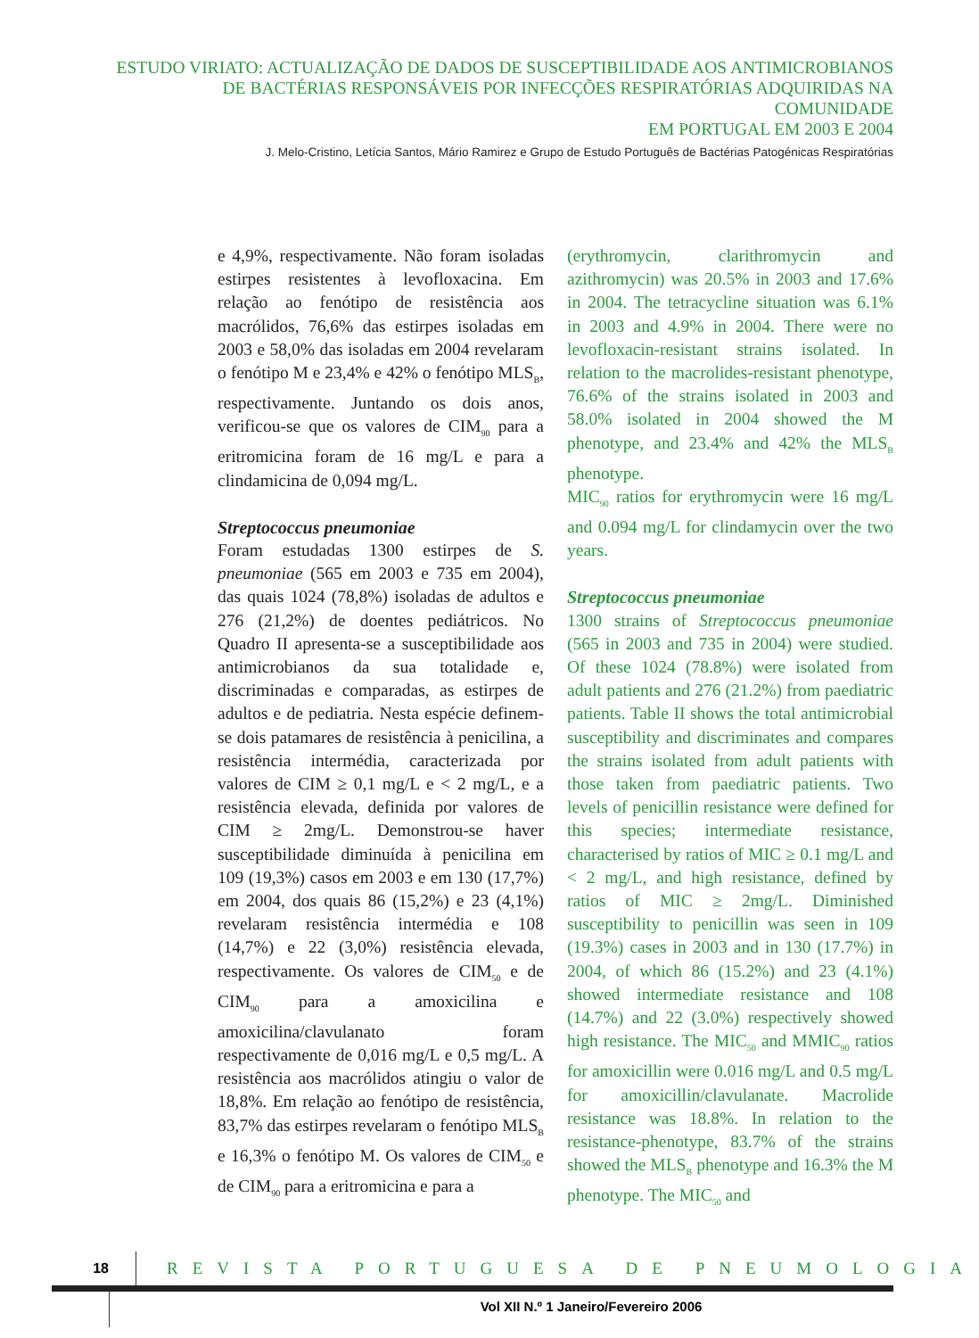ESTUDO VIRIATO: ACTUALIZAÇÃO DE DADOS DE SUSCEPTIBILIDADE AOS ANTIMICROBIANOS
DE BACTÉRIAS RESPONSÁVEIS POR INFECÇÕES RESPIRATÓRIAS ADQUIRIDAS NA COMUNIDADE
EM PORTUGAL EM 2003 E 2004
J. Melo-Cristino, Letícia Santos, Mário Ramirez e Grupo de Estudo Português de Bactérias Patogénicas Respiratórias
e 4,9%, respectivamente. Não foram isoladas estirpes resistentes à levofloxacina. Em relação ao fenótipo de resistência aos macrólidos, 76,6% das estirpes isoladas em 2003 e 58,0% das isoladas em 2004 revelaram o fenótipo M e 23,4% e 42% o fenótipo MLS<sub>B</sub>, respectivamente. Juntando os dois anos, verificou-se que os valores de CIM<sub>90</sub> para a eritromicina foram de 16 mg/L e para a clindamicina de 0,094 mg/L.
Streptococcus pneumoniae
Foram estudadas 1300 estirpes de S. pneumoniae (565 em 2003 e 735 em 2004), das quais 1024 (78,8%) isoladas de adultos e 276 (21,2%) de doentes pediátricos. No Quadro II apresenta-se a susceptibilidade aos antimicrobianos da sua totalidade e, discriminadas e comparadas, as estirpes de adultos e de pediatria. Nesta espécie definem-se dois patamares de resistência à penicilina, a resistência intermédia, caracterizada por valores de CIM ≥ 0,1 mg/L e < 2 mg/L, e a resistência elevada, definida por valores de CIM ≥ 2mg/L. Demonstrou-se haver susceptibilidade diminuída à penicilina em 109 (19,3%) casos em 2003 e em 130 (17,7%) em 2004, dos quais 86 (15,2%) e 23 (4,1%) revelaram resistência intermédia e 108 (14,7%) e 22 (3,0%) resistência elevada, respectivamente. Os valores de CIM<sub>50</sub> e de CIM<sub>90</sub> para a amoxicilina e amoxicilina/clavulanato foram respectivamente de 0,016 mg/L e 0,5 mg/L. A resistência aos macrólidos atingiu o valor de 18,8%. Em relação ao fenótipo de resistência, 83,7% das estirpes revelaram o fenótipo MLS<sub>B</sub> e 16,3% o fenótipo M. Os valores de CIM<sub>50</sub> e de CIM<sub>90</sub> para a eritromicina e para a
(erythromycin, clarithromycin and azithromycin) was 20.5% in 2003 and 17.6% in 2004. The tetracycline situation was 6.1% in 2003 and 4.9% in 2004. There were no levofloxacin-resistant strains isolated. In relation to the macrolides-resistant phenotype, 76.6% of the strains isolated in 2003 and 58.0% isolated in 2004 showed the M phenotype, and 23.4% and 42% the MLS<sub>B</sub> phenotype.
MIC<sub>90</sub> ratios for erythromycin were 16 mg/L and 0.094 mg/L for clindamycin over the two years.
Streptococcus pneumoniae
1300 strains of Streptococcus pneumoniae (565 in 2003 and 735 in 2004) were studied. Of these 1024 (78.8%) were isolated from adult patients and 276 (21.2%) from paediatric patients. Table II shows the total antimicrobial susceptibility and discriminates and compares the strains isolated from adult patients with those taken from paediatric patients. Two levels of penicillin resistance were defined for this species; intermediate resistance, characterised by ratios of MIC ≥ 0.1 mg/L and < 2 mg/L, and high resistance, defined by ratios of MIC ≥ 2mg/L. Diminished susceptibility to penicillin was seen in 109 (19.3%) cases in 2003 and in 130 (17.7%) in 2004, of which 86 (15.2%) and 23 (4.1%) showed intermediate resistance and 108 (14.7%) and 22 (3.0%) respectively showed high resistance. The MIC<sub>50</sub> and MMIC<sub>90</sub> ratios for amoxicillin were 0.016 mg/L and 0.5 mg/L for amoxicillin/clavulanate. Macrolide resistance was 18.8%. In relation to the resistance-phenotype, 83.7% of the strains showed the MLS<sub>B</sub> phenotype and 16.3% the M phenotype. The MIC<sub>50</sub> and
18
REVISTA PORTUGUESA DE PNEUMOLOGIA
Vol XII N.º 1 Janeiro/Fevereiro 2006